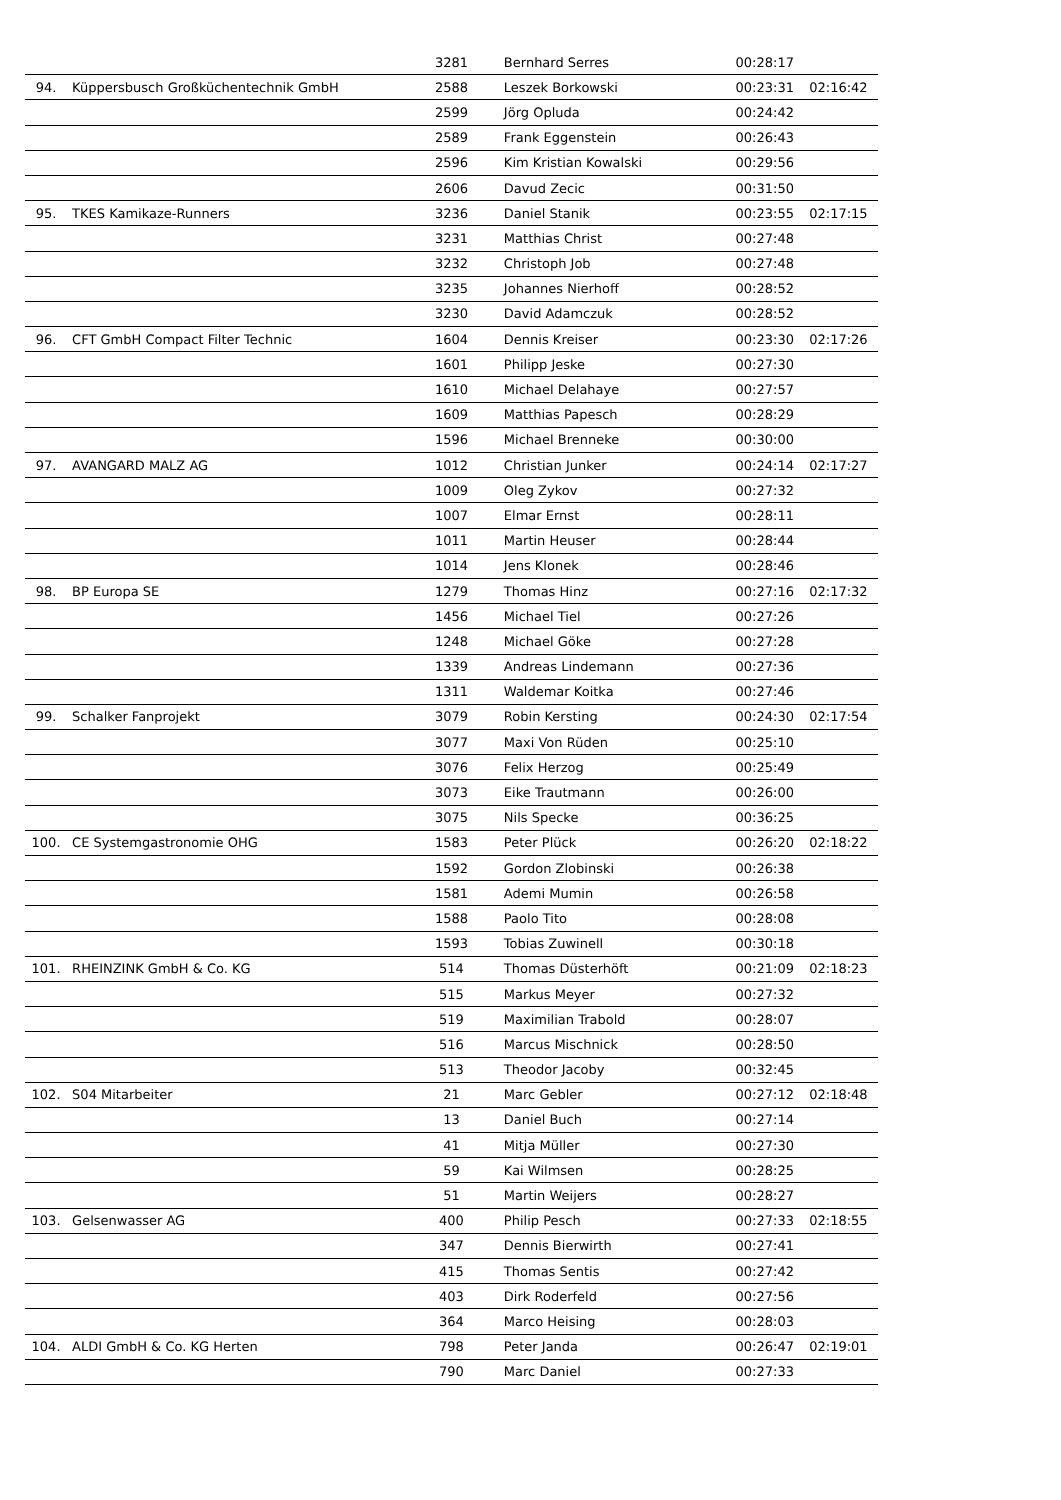| | | 3281 | Bernhard Serres | 00:28:17 | |
| 94. | Küppersbusch Großküchentechnik GmbH | 2588 | Leszek Borkowski | 00:23:31 | 02:16:42 |
| | | 2599 | Jörg Opluda | 00:24:42 | |
| | | 2589 | Frank Eggenstein | 00:26:43 | |
| | | 2596 | Kim Kristian Kowalski | 00:29:56 | |
| | | 2606 | Davud Zecic | 00:31:50 | |
| 95. | TKES Kamikaze-Runners | 3236 | Daniel Stanik | 00:23:55 | 02:17:15 |
| | | 3231 | Matthias Christ | 00:27:48 | |
| | | 3232 | Christoph Job | 00:27:48 | |
| | | 3235 | Johannes Nierhoff | 00:28:52 | |
| | | 3230 | David Adamczuk | 00:28:52 | |
| 96. | CFT GmbH Compact Filter Technic | 1604 | Dennis Kreiser | 00:23:30 | 02:17:26 |
| | | 1601 | Philipp Jeske | 00:27:30 | |
| | | 1610 | Michael Delahaye | 00:27:57 | |
| | | 1609 | Matthias Papesch | 00:28:29 | |
| | | 1596 | Michael Brenneke | 00:30:00 | |
| 97. | AVANGARD MALZ AG | 1012 | Christian Junker | 00:24:14 | 02:17:27 |
| | | 1009 | Oleg Zykov | 00:27:32 | |
| | | 1007 | Elmar Ernst | 00:28:11 | |
| | | 1011 | Martin Heuser | 00:28:44 | |
| | | 1014 | Jens Klonek | 00:28:46 | |
| 98. | BP Europa SE | 1279 | Thomas Hinz | 00:27:16 | 02:17:32 |
| | | 1456 | Michael Tiel | 00:27:26 | |
| | | 1248 | Michael Göke | 00:27:28 | |
| | | 1339 | Andreas Lindemann | 00:27:36 | |
| | | 1311 | Waldemar Koitka | 00:27:46 | |
| 99. | Schalker Fanprojekt | 3079 | Robin Kersting | 00:24:30 | 02:17:54 |
| | | 3077 | Maxi Von Rüden | 00:25:10 | |
| | | 3076 | Felix Herzog | 00:25:49 | |
| | | 3073 | Eike Trautmann | 00:26:00 | |
| | | 3075 | Nils Specke | 00:36:25 | |
| 100. | CE Systemgastronomie OHG | 1583 | Peter Plück | 00:26:20 | 02:18:22 |
| | | 1592 | Gordon Zlobinski | 00:26:38 | |
| | | 1581 | Ademi Mumin | 00:26:58 | |
| | | 1588 | Paolo Tito | 00:28:08 | |
| | | 1593 | Tobias Zuwinell | 00:30:18 | |
| 101. | RHEINZINK GmbH & Co. KG | 514 | Thomas Düsterhöft | 00:21:09 | 02:18:23 |
| | | 515 | Markus Meyer | 00:27:32 | |
| | | 519 | Maximilian Trabold | 00:28:07 | |
| | | 516 | Marcus Mischnick | 00:28:50 | |
| | | 513 | Theodor Jacoby | 00:32:45 | |
| 102. | S04 Mitarbeiter | 21 | Marc Gebler | 00:27:12 | 02:18:48 |
| | | 13 | Daniel Buch | 00:27:14 | |
| | | 41 | Mitja Müller | 00:27:30 | |
| | | 59 | Kai Wilmsen | 00:28:25 | |
| | | 51 | Martin Weijers | 00:28:27 | |
| 103. | Gelsenwasser AG | 400 | Philip Pesch | 00:27:33 | 02:18:55 |
| | | 347 | Dennis Bierwirth | 00:27:41 | |
| | | 415 | Thomas Sentis | 00:27:42 | |
| | | 403 | Dirk Roderfeld | 00:27:56 | |
| | | 364 | Marco Heising | 00:28:03 | |
| 104. | ALDI GmbH & Co. KG Herten | 798 | Peter Janda | 00:26:47 | 02:19:01 |
| | | 790 | Marc Daniel | 00:27:33 | |